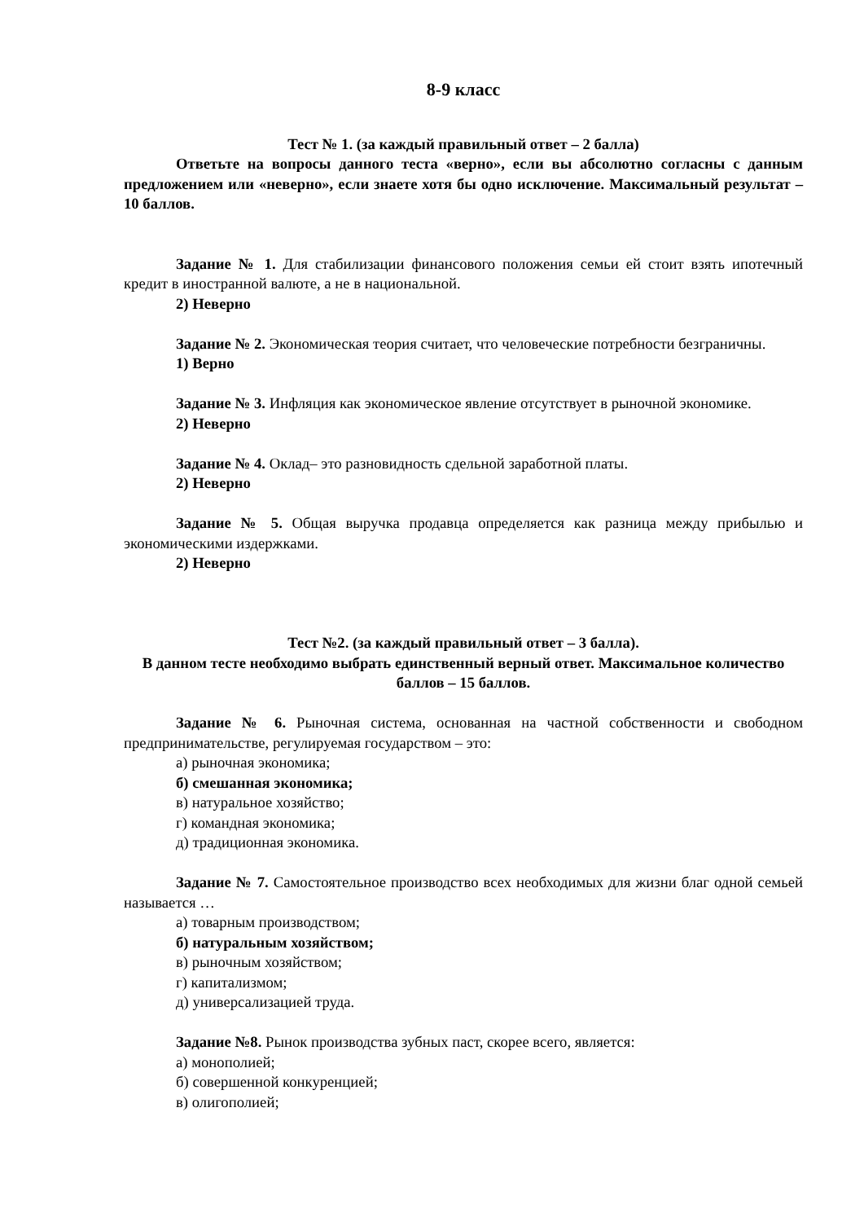8-9 класс
Тест № 1. (за каждый правильный ответ – 2 балла)
Ответьте на вопросы данного теста «верно», если вы абсолютно согласны с данным предложением или «неверно», если знаете хотя бы одно исключение. Максимальный результат – 10 баллов.
Задание № 1. Для стабилизации финансового положения семьи ей стоит взять ипотечный кредит в иностранной валюте, а не в национальной.
2) Неверно
Задание № 2. Экономическая теория считает, что человеческие потребности безграничны.
1) Верно
Задание № 3. Инфляция как экономическое явление отсутствует в рыночной экономике.
2) Неверно
Задание № 4. Оклад– это разновидность сдельной заработной платы.
2) Неверно
Задание № 5. Общая выручка продавца определяется как разница между прибылью и экономическими издержками.
2) Неверно
Тест №2. (за каждый правильный ответ – 3 балла).
В данном тесте необходимо выбрать единственный верный ответ. Максимальное количество баллов – 15 баллов.
Задание № 6. Рыночная система, основанная на частной собственности и свободном предпринимательстве, регулируемая государством – это:
а) рыночная экономика;
б) смешанная экономика;
в) натуральное хозяйство;
г) командная экономика;
д) традиционная экономика.
Задание № 7. Самостоятельное производство всех необходимых для жизни благ одной семьей называется …
а) товарным производством;
б) натуральным хозяйством;
в) рыночным хозяйством;
г) капитализмом;
д) универсализацией труда.
Задание №8. Рынок производства зубных паст, скорее всего, является:
а) монополией;
б) совершенной конкуренцией;
в) олигополией;